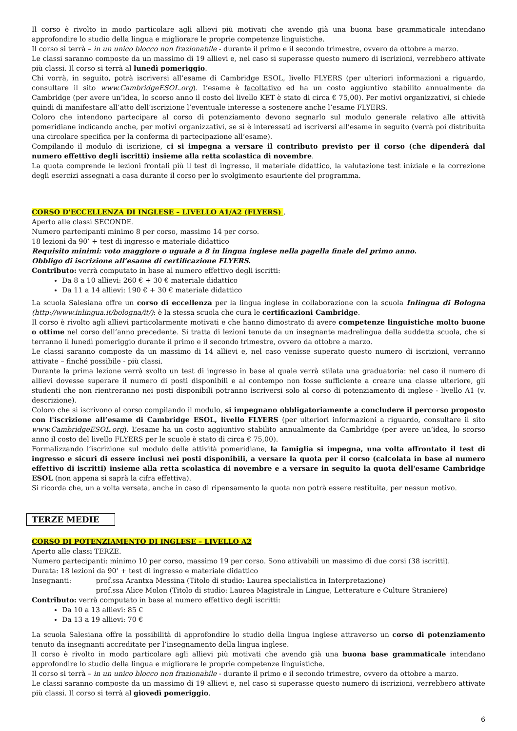Il corso è rivolto in modo particolare agli allievi più motivati che avendo già una buona base grammaticale intendano approfondire lo studio della lingua e migliorare le proprie competenze linguistiche.
Il corso si terrà – in un unico blocco non frazionabile - durante il primo e il secondo trimestre, ovvero da ottobre a marzo.
Le classi saranno composte da un massimo di 19 allievi e, nel caso si superasse questo numero di iscrizioni, verrebbero attivate più classi. Il corso si terrà al lunedì pomeriggio.
Chi vorrà, in seguito, potrà iscriversi all’esame di Cambridge ESOL, livello FLYERS (per ulteriori informazioni a riguardo, consultare il sito www.CambridgeESOL.org). L’esame è facoltativo ed ha un costo aggiuntivo stabilito annualmente da Cambridge (per avere un’idea, lo scorso anno il costo del livello KET è stato di circa € 75,00). Per motivi organizzativi, si chiede quindi di manifestare all’atto dell’iscrizione l’eventuale interesse a sostenere anche l’esame FLYERS.
Coloro che intendono partecipare al corso di potenziamento devono segnarlo sul modulo generale relativo alle attività pomeridiane indicando anche, per motivi organizzativi, se si è interessati ad iscriversi all’esame in seguito (verrà poi distribuita una circolare specifica per la conferma di partecipazione all’esame).
Compilando il modulo di iscrizione, ci si impegna a versare il contributo previsto per il corso (che dipenderà dal numero effettivo degli iscritti) insieme alla retta scolastica di novembre.
La quota comprende le lezioni frontali più il test di ingresso, il materiale didattico, la valutazione test iniziale e la correzione degli esercizi assegnati a casa durante il corso per lo svolgimento esauriente del programma.
CORSO D'ECCELLENZA DI INGLESE – LIVELLO A1/A2 (FLYERS) .
Aperto alle classi SECONDE.
Numero partecipanti minimo 8 per corso, massimo 14 per corso.
18 lezioni da 90’ + test di ingresso e materiale didattico
Requisito minimi: voto maggiore o uguale a 8 in lingua inglese nella pagella finale del primo anno.
Obbligo di iscrizione all’esame di certificazione FLYERS.
Contributo: verrà computato in base al numero effettivo degli iscritti:
Da 8 a 10 allievi: 260 € + 30 € materiale didattico
Da 11 a 14 allievi: 190 € + 30 € materiale didattico
La scuola Salesiana offre un corso di eccellenza per la lingua inglese in collaborazione con la scuola Inlingua di Bologna (http://www.inlingua.it/bologna/it/): è la stessa scuola che cura le certificazioni Cambridge.
Il corso è rivolto agli allievi particolarmente motivati e che hanno dimostrato di avere competenze linguistiche molto buone o ottime nel corso dell’anno precedente. Si tratta di lezioni tenute da un insegnante madrelingua della suddetta scuola, che si terranno il lunedì pomeriggio durante il primo e il secondo trimestre, ovvero da ottobre a marzo.
Le classi saranno composte da un massimo di 14 allievi e, nel caso venisse superato questo numero di iscrizioni, verranno attivate – finché possibile - più classi.
Durante la prima lezione verrà svolto un test di ingresso in base al quale verrà stilata una graduatoria: nel caso il numero di allievi dovesse superare il numero di posti disponibili e al contempo non fosse sufficiente a creare una classe ulteriore, gli studenti che non rientreranno nei posti disponibili potranno iscriversi solo al corso di potenziamento di inglese - livello A1 (v. descrizione).
Coloro che si iscrivono al corso compilando il modulo, si impegnano obbligatoriamente a concludere il percorso proposto con l'iscrizione all’esame di Cambridge ESOL, livello FLYERS (per ulteriori informazioni a riguardo, consultare il sito www.CambridgeESOL.org). L’esame ha un costo aggiuntivo stabilito annualmente da Cambridge (per avere un’idea, lo scorso anno il costo del livello FLYERS per le scuole è stato di circa € 75,00).
Formalizzando l’iscrizione sul modulo delle attività pomeridiane, la famiglia si impegna, una volta affrontato il test di ingresso e sicuri di essere inclusi nei posti disponibili, a versare la quota per il corso (calcolata in base al numero effettivo di iscritti) insieme alla retta scolastica di novembre e a versare in seguito la quota dell'esame Cambridge ESOL (non appena si saprà la cifra effettiva).
Si ricorda che, un a volta versata, anche in caso di ripensamento la quota non potrà essere restituita, per nessun motivo.
TERZE MEDIE
CORSO DI POTENZIAMENTO DI INGLESE – LIVELLO A2
Aperto alle classi TERZE.
Numero partecipanti: minimo 10 per corso, massimo 19 per corso. Sono attivabili un massimo di due corsi (38 iscritti).
Durata: 18 lezioni da 90’ + test di ingresso e materiale didattico
Insegnanti: prof.ssa Arantxa Messina (Titolo di studio: Laurea specialistica in Interpretazione)
prof.ssa Alice Molon (Titolo di studio: Laurea Magistrale in Lingue, Letterature e Culture Straniere)
Contributo: verrà computato in base al numero effettivo degli iscritti:
Da 10 a 13 allievi: 85 €
Da 13 a 19 allievi: 70 €
La scuola Salesiana offre la possibilità di approfondire lo studio della lingua inglese attraverso un corso di potenziamento tenuto da insegnanti accreditate per l’insegnamento della lingua inglese.
Il corso è rivolto in modo particolare agli allievi più motivati che avendo già una buona base grammaticale intendano approfondire lo studio della lingua e migliorare le proprie competenze linguistiche.
Il corso si terrà – in un unico blocco non frazionabile - durante il primo e il secondo trimestre, ovvero da ottobre a marzo.
Le classi saranno composte da un massimo di 19 allievi e, nel caso si superasse questo numero di iscrizioni, verrebbero attivate più classi. Il corso si terrà al giovedì pomeriggio.
6